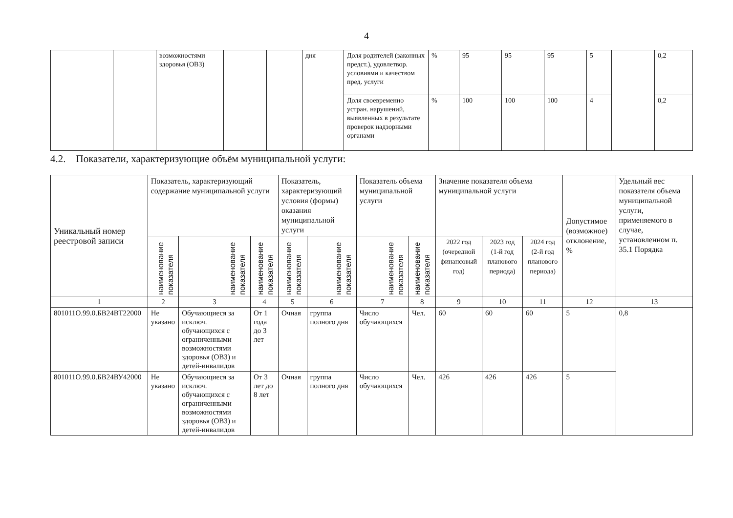4
| | | возможностями здоровья (ОВЗ) | | | дня | Доля родителей (законных предст.), удовлетвор. условиями и качеством пред. услуги | % | 95 | 95 | 95 | 5 | | 0,2 |
| | | | | | | Доля своевременно устран. нарушений, выявленных в результате проверок надзорными органами | % | 100 | 100 | 100 | 4 | | 0,2 |
4.2. Показатели, характеризующие объём муниципальной услуги:
| Уникальный номер реестровой записи | Показатель, характеризующий содержание муниципальной услуги | | | Показатель, характеризующий условия (формы) оказания муниципальной услуги | | Показатель объема муниципальной услуги | | Значение показателя объема муниципальной услуги | | | Допустимое (возможное) отклонение, % | Удельный вес показателя объема муниципальной услуги, применяемого в случае, установленном п. 35.1 Порядка |
| --- | --- | --- | --- | --- | --- | --- | --- | --- | --- | --- | --- | --- |
| | наименование показателя | наименование показателя | наименование показателя | наименование показателя | наименование показателя | наименование показателя | наименование показателя | 2022 год (очередной финансовый год) | 2023 год (1-й год планового периода) | 2024 год (2-й год планового периода) | | |
| 1 | 2 | 3 | 4 | 5 | 6 | 7 | 8 | 9 | 10 | 11 | 12 | 13 |
| 801011О.99.0.БВ24ВТ22000 | Не указано | Обучающиеся за исключ. обучающихся с ограниченными возможностями здоровья (ОВЗ) и детей-инвалидов | От 1 года до 3 лет | Очная | группа полного дня | Число обучающихся | Чел. | 60 | 60 | 60 | 5 | 0,8 |
| 801011О.99.0.БВ24ВУ42000 | Не указано | Обучающиеся за исключ. обучающихся с ограниченными возможностями здоровья (ОВЗ) и детей-инвалидов | От 3 лет до 8 лет | Очная | группа полного дня | Число обучающихся | Чел. | 426 | 426 | 426 | 5 | |